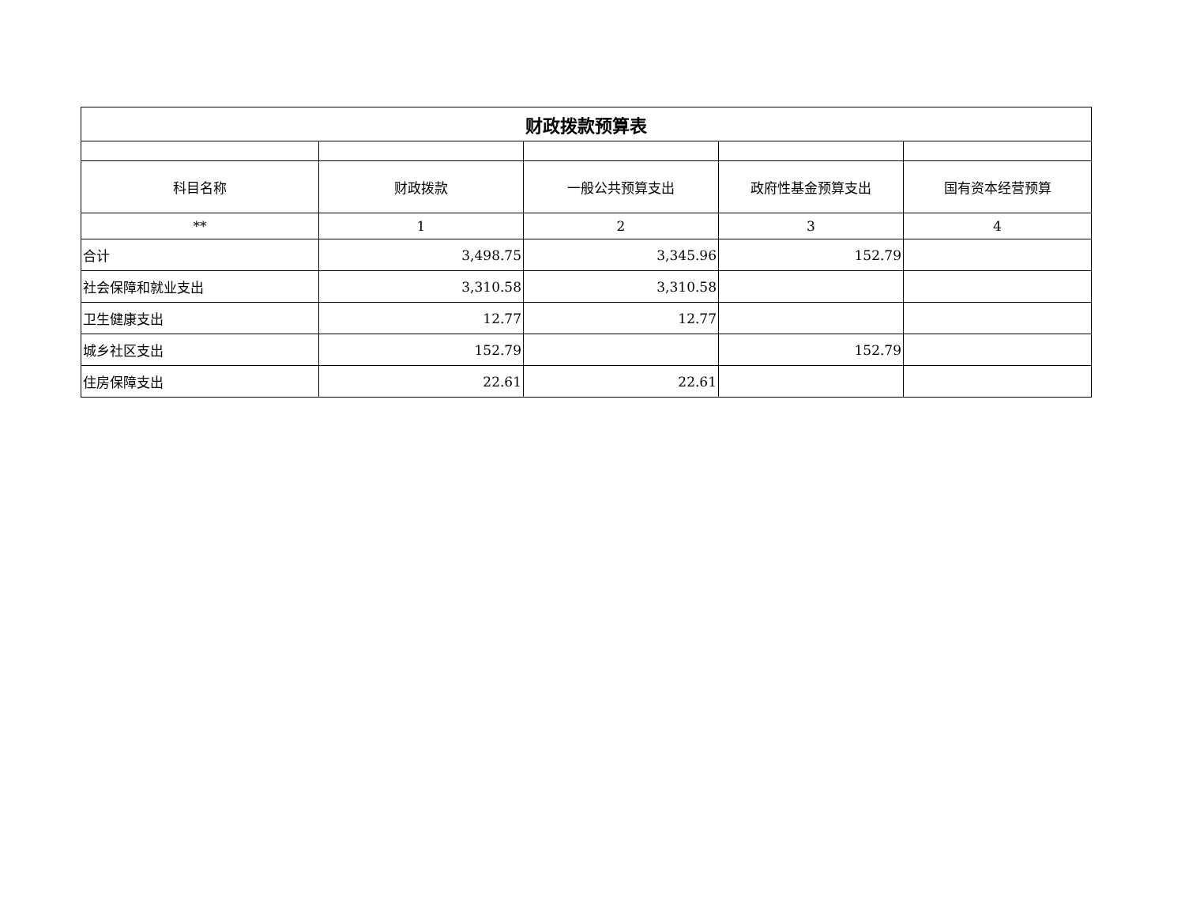| 财政拨款预算表 | | | | |
| 科目名称 | 财政拨款 | 一般公共预算支出 | 政府性基金预算支出 | 国有资本经营预算 |
| ** | 1 | 2 | 3 | 4 |
| 合计 | 3,498.75 | 3,345.96 | 152.79 | |
| 社会保障和就业支出 | 3,310.58 | 3,310.58 | | |
| 卫生健康支出 | 12.77 | 12.77 | | |
| 城乡社区支出 | 152.79 | | 152.79 | |
| 住房保障支出 | 22.61 | 22.61 | | |